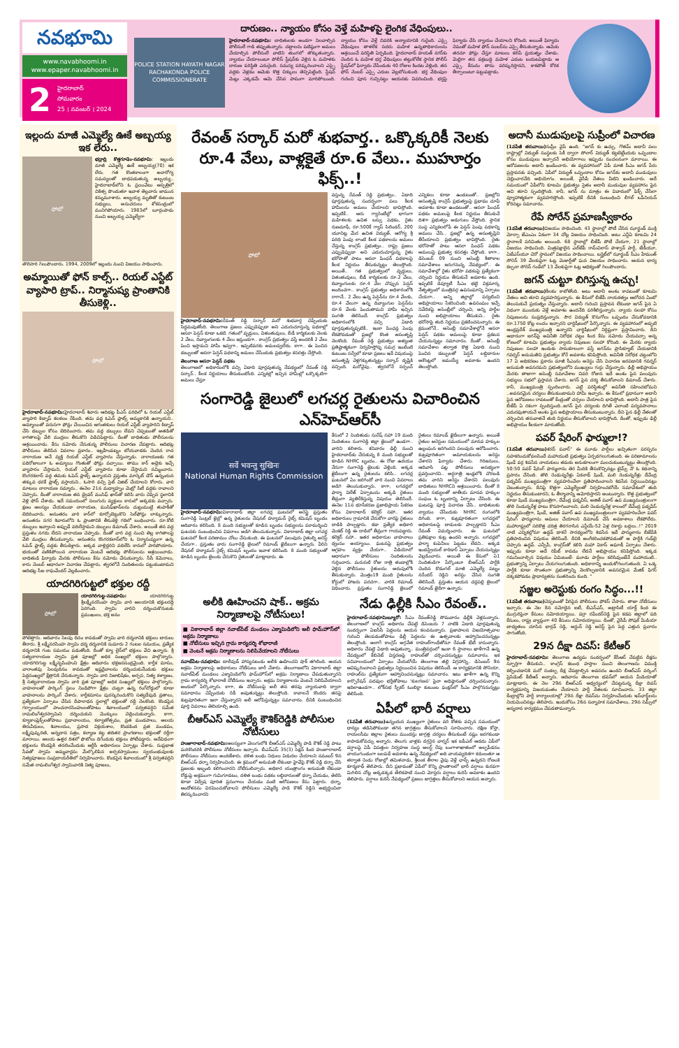నవభూమి
www.navabhoomi.in
www.epaper.navabhoomi.in
2
హైదరాబాద్
సోమవారం
25 । నవంబర్ । 2024
దారుణం.. న్యాయం కోసం వెళ్తే మహిళపై లైంగిక వేధింపులు..
POLICE STATION HAYATH NAGAR
RACHAKONDA POLICE COMMISSIONERATE
హైదరాబాద్-నవభూమి: బాధితులకు అండగా నిలవాల్సిన పోలీసులే గాడి తప్పుతున్నారు. చట్టాలను పటిష్ఠంగా అమలు చేయాల్సిన పోలీసులే వాటిని తుంగలో తొక్కుతున్నారు. న్యాయం చేయాలంటూ పోలీస్ స్టేషన్‌కు వెళ్లిన ఓ మహిళకు దారుణ పరిస్థితి ఎదురైంది. సమస్య పరిష్కరించాలని ఎస్సై వద్దకు వెళ్లడం ఆమెకు కొత్త చిక్కులు తెచ్చిపెట్టింది. స్టేషన్ మెట్లు ఎక్కడమే ఆమె చేసిన పాపంగా మారిపోయింది. న్యాయం కోసం వెళ్తే చివరికి అన్యాయానికి గురైంది. ఎస్సై వేధింపులు తాళలేక సదరు మహిళ ఉన్నతాధికారులను ఆశ్రయించే పరిస్థితి ఏర్పడింది. హైదరాబాద్ హయత్ నగర్‌కు చెందిన ఓ మహిళ భర్త వేధింపులు తట్టుకోలేక స్థానిక పోలీస్ స్టేషన్‌లో ఫిర్యాదు చేసేందుకు 40 రోజుల కిందట వెళ్లింది. తన ఫోన్ నెంబర్ ఎస్సై ఎదుట వెల్లబోసుకుంది. భర్త వేధింపుల గురించి పూస గుచ్చినట్టు ఆయనకు వివరించింది. భర్తపై ఫిర్యాదు చేసి న్యాయం చేయాలని కోరింది. అయితే ఫిర్యాదు నెపంతో మహిళ ఫోన్ నంబర్‌ను ఎస్సై తీసుకున్నాడు. ఆమెకు తరచూ ఫోన్లు చేస్తూ మాటలు కలిపే ప్రయత్నం చేశాడు. మెల్లిగా తన వక్రబుద్ధి మహిళ ఎదుట బయటపెట్టాడు ఆ ఎస్సై. కేసును తాను పరిష్కరిస్తానని, కాకపోతే కోరిక తీర్చాలంటూ పట్టుపట్టాడు.
ఇల్లందు మాజీ ఎమ్మెల్యే ఊకే అబ్బయ్య ఇక లేరు..
ఫోటో
భద్రాద్రి కొత్తగూడెం-నవభూమి: ఇల్లందు మాజీ ఎమ్మెల్యే ఊకే అబ్బయ్య(70) ఇక లేరు. గత కొంతకాలంగా అనారోగ్య సమస్యలతో బాధపడుతున్న అబ్బయ్య.. హైదరాబాద్‌లోని ఓ ప్రయివేటు ఆస్పత్రిలో చికిత్స పొందుతూ ఇవాళ తెల్లవారు జామున కన్నుమూశారు. అబ్బయ్య మృతితో కుటుంబ సభ్యులు, అనుచరులు శోకసంద్రంలో మునిగిపోయారు. 1983లో బూర్గంపాడు నుంచి అబ్బయ్య ఎమ్మెల్యేగా
తొలిసారి గెలుపొందారు. 1994, 2009లో ఇల్లందు నుంచి విజయం సాధించారు.
అమ్మాయితో ఫోన్ కాల్స్.. రియల్ ఎస్టేట్ వ్యాపారి ట్రాప్.. నిర్మానుష్య ప్రాంతానికి తీసుకెళ్లి..
ఫోటో
హైదరాబాద్-నవభూమి: హైదరాబాద్ శివారు ఆదిభట్ల పీఎస్ పరిధిలో ఓ రియల్ ఎస్టేట్ వ్యాపారి కిడ్నాప్ కలకలం రేపింది. తమ వద్ద ఓపెన్ ప్లాట్స్ అమ్మకానికి ఉన్నాయని.. అమ్మాయితో వరుసగా ఫోన్లు చేయించిన ఆగంతకులు రియల్ ఎస్టేట్ వ్యాపారిని కిడ్నాప్ చేసి డబ్బుల కోసం బెదిరించారు. తమ వద్ద డబ్బులు లేవని చెప్పటంతో అతడితో కాగితాలపై వేలి ముద్రలు తీసుకొని విడిచిపెట్టారు. దీంతో బాధితుడు పోలీసులను ఆశ్రయించాడు. కేసు నమోదు చేసుకున్న పోలీసులు విచారణ చేపట్టారు. ఆదిభట్ల పోలీసులు తెలిపిన వివరాల ప్రకారం.. ఇబ్రహీంపట్నం బోయవాడకు చెందిన రాచ నారాయణ అనే వ్యక్తి రియల్ ఎస్టేట్ వ్యాపారం చేస్తున్నాడు. నారాయణకు గత పదిరోజులుగా ఓ అమ్మాయి గొంతుతో ఫోన్లు వచ్చాయి. తాము కార్ అద్దెకు ఇచ్చే వ్యాపారం చేస్తామని, రియల్ ఎస్టేట్ వ్యాపారం కూడా చేస్తామని నమ్మించారు. కొంగరకలాన్ వద్ద తమకు ఓపెన్ ప్లాట్స్ ఉన్నాయని ప్రస్తుతం మార్కెట్ డౌన్ ఉన్నందున తక్కువ ధరకే ప్లాట్స్ వస్తాయని.. ఓసారి వచ్చి సైట్ విజిట్ చేయాలని కోరారు. వారి మాటలు నారాయణ నమ్మారు.. ఈనెల 21న మధ్యాహ్నం మెట్రో సిటీ వద్దకు రావాలని చెప్పారు. దీంతో నారాయణ తన డ్రైవర్ ముసిఫ్ ఖాన్‌తో కలిసి వారు చెప్పిన స్థలానికి వెళ్లి ఫోన్ చేశాడు. ఇదే సమయంలో నలుగురు వ్యక్తులు కారులో అక్కడకు వచ్చారు. క్షణం ఆలస్యం చేయకుండా నారాయణ, ముసిఫ్‌ఖాన్‌లను చుట్టుముట్టి తుపాకీతో బెదిరించారు. అనంతరం వారి కార్‌లో కూర్చోబెట్టుకొని సెల్‌ఫోన్లు లాక్కున్నారు. అనంతరం నగర శివారులోని ఓ ప్రాంతానికి తీసుకెళ్లి గదిలో బంధించారు. రూ.కోటి డబ్బులు ఇవ్వాలని అప్పుడే వదిలేస్తామని డబ్బులు డిమాండ్ చేశారు. అయితే తన వద్ద ప్రస్తుతం నగదు లేదని నారాయణ చెప్పాడు. దీంతో వారి వద్ద నుంచి తెల్ల కాగితాలపై వేలి ముద్రలు తీసుకున్నారు. అనంతరం కొంగరకలాన్‌లోని ఓ నిర్మానుష్యంగా ఉన్న ఓపెన్ ప్లాట్స్ వద్దకు తీసుకెళ్లారు. అక్కడ వాళ్లిద్దరిని వదిలేసి కారులో పారిపోయారు. భయంతో వణికిపోయిన నారాయణ వెంటనే ఆదిభట్ల పోలీసులను ఆశ్రయించాడు. బాధితుడి ఫిర్యాదు మేరకు పోలీసులు కేసు నమోదు చేసుకున్నారు. సీసీ కెమెరాలు, కారు నెంబర్ ఆధారంగా విచారణ చేపట్టారు. త్వరలోనే నిందితులను పట్టుకుంటామని ఆదిభట్ల సీఐ రాఘవేందర్ వెల్లడించారు.
యాదగిరిగుట్టలో భక్తుల రద్దీ
ఫోటో
యాదగిరిగుట్ట-నవభూమి: యాదగిరిగుట్ట శ్రీలక్ష్మీనరసింహ స్వామి వారి ఆలయానికి భక్తులరద్దీ పెరిగింది. స్వామి వారిని దర్శించుకొనుటకు ప్రముఖులు, భక్త జనం
పోటెత్తారు. ఆదివారం సెలవు దినం కావడంతో స్వామి వారి దర్శనానికి భక్తులు బారులు తీరారు. శ్రీ లక్ష్మీనరసింహ స్వామి ధర్మ దర్శనానికి సుమారు 2 గంటల సమయం, ప్రత్యేక దర్శనానికి గంట సమయం పడుతోంది. దీంతో క్యూ లైన్‌లో భక్తులు వేచి ఉన్నారు. శ్రీ సత్యనారాయణ స్వామి వ్రత పూజల్లో అధిక సంఖ్యలో భక్తులు పాల్గొన్నారు. యాదగిరిగుట్ట లక్ష్మీనృసింహుని క్షేత్రం ఆదివారం భక్తజనసంద్రమైంది. కార్తీక మాసం, వారాంతపు సెలవుదినం కావడంతో ఇష్టదైవాలను దర్శించుకునేందుకు భక్తులు పెద్దసంఖ్యలో క్షేత్రానికి చేరుకున్నారు. స్వామి వారి నిజాభిషేకం, అర్చన, నిత్య కళ్యాణం, శ్రీ సత్యనారాయణ స్వామి వారి వ్రత పూజల్లో అధిక సంఖ్యలో భక్తులు పాల్గొన్నారు. వాహనాలతో పార్కింగ్ స్థలం నిండిపోగా క్షేత్రం చుట్టూ ఉన్న రింగ్‌రోడ్డులో కూడా వాహనాలను పార్కింగ్ చేశారు. కార్తీకమాసం పురస్కరించుకొని సత్యదేవుడి వ్రతాలు, ప్రత్యేకంగా ఏర్పాటు చేసిన దీపారాధన స్థలాల్లో భక్తులతో రద్దీ నెలకొంది. కొండపైన గర్భాలయంలో పాంచనారసింహులతోపాటు శివాలయంలో పర్వతవర్ధిని సమేత రామలింగేశ్వరస్వామిని దర్శించుకుని మొక్కులు చెల్లించుకున్నారు. కాగా, క్యూకాంప్లెక్స్‌లతోపాటు ప్రధానాలయం, కల్యాణోత్సవం, వ్రత మండపాలు, ఆలయ తిరువీధులు, శివాలయం, ప్రసాద విక్రయశాల, కొండకింద వ్రత మండపం, లక్ష్మీపుష్కరిణి, అన్నదాన సత్రం, కల్యాణ కట్ట తదితర ప్రాంగణాలు భక్తులతో రద్దీగా మారాయి. ఆలయ ఉత్తర దిశలో ఫొటోలు దిగేందుకు భక్తులు పోటీపడ్డారు. అదేవిధంగా భక్తులను కొండపైకి తరలించేందుకు ఆర్టీసీ అధికారులు ఏర్పాట్లు చేశారు. సుప్రభాత సేవతో స్వామి అమ్మవార్లను మేల్కొలిపిన అర్చకస్వాములు స్వయంభువులకు నిత్యపూజలు సంప్రదాయరీతిలో నిర్వహించారు. కొండపైన శివాలయంలో శ్రీ పర్వతవర్ధిని సమేత రామలింగేశ్వర స్వామివారికి నిత్య పూజలు,
రేవంత్ సర్కార్ మరో శుభవార్త.. ఒక్కొక్కరికీ నెలకు రూ.4 వేలు, వాళ్లకైతే రూ.6 వేలు.. ముహూర్తం ఫిక్స్..!
ఫోటో
హైదరాబాద్-నవభూమి: రేవంత్ రెడ్డి సర్కార్ మరో శుభవార్త చెప్పేందుకు సిద్ధమవుతోంది. తెలంగాణ ప్రజలు ఎప్పుడెప్పుడా అని ఎదురుచూస్తున్న పథకాల్లో ఆసరా పెన్షన్ కూడా ఒకటి. గతంలో వృద్ధులు, వితంతువులు, బీడీ కార్మికులకు నెలకు 2 వేలు, దివ్యాంగులకు 4 వేలు ఇస్తుండగా.. కాంగ్రెస్ ప్రభుత్వం వస్తే అందరికీ 2 వేలు పెంచి ఇస్తామని హామీ ఇవ్వగా.. ఇప్పటివరకు అమలవ్వలేదు. కాగా.. ఈ పెంచిన డబ్బులతో ఆసరా పెన్షన్ పథకాన్ని అమలు చేసేందుకు ప్రభుత్వం కసరత్తు చేస్తోంది.
తెలంగాణ ఆసరా పెన్షన్ పథకం
తెలంగాణలో అధికారంలోకి వచ్చి ఏడాది పూర్తవుతున్న నేపథ్యంలో రేవంత్ రెడ్డి సర్కార్.. కీలక నిర్ణయాలు తీసుకుంటోంది. ఎన్నికల్లో ఇచ్చిన హామీల్లో ఒక్కొక్కటిగా అమలు చేస్తూ
వస్తున్న రేవంత్ రెడ్డి ప్రభుత్వం.. ఏడాది పూర్తవుతున్న సందర్భంగా పలు కీలక హామీలను అమలు చేయాలని భావిస్తోంది. ఇప్పటికే.. ఆరు గ్యారెంటీల్లో భాగంగా మహిళలకు ఉచిత బస్సు పథకం, రైతు రుణమాఫీ, రూ.500కే గ్యాస్ సిలిండర్, 200 యూనిట్ల మేర ఉచిత విద్యుత్, ఆరోగ్య శ్రీ పరిధి పెంపు లాంటి కీలక పథకాలను అమలు చేస్తున్న కాంగ్రెస్ ప్రభుత్వం.. రాష్ట్ర ప్రజలు ఎప్పుడెప్పుడా అని ఎదురుచూస్తున్న రైతు భరోసాతో పాటు ఆసరా పింఛన్ పథకాలపై కీలక నిర్ణయం తీసుకున్నట్టు తెలుస్తోంది. అయితే.. గత ప్రభుత్వంలో వృద్ధులు, వితంతువులు, బీడీ కార్మికులకు రూ.2 వేలు, దివ్యాంగులకు రూ.4 వేల చొప్పున పెన్షన్ అందించగా.. కాంగ్రెస్ ప్రభుత్వం అధికారంలోకి రాగానే.. 2 వేలు ఉన్న పెన్షన్‌ను రూ.4 వేలకు, రూ.4 వేలుగా ఉన్న దివ్యాంగుల పెన్షన్‌ను రూ.6 వేలకు పెంచుతామని హామీ ఇచ్చిన సంగతి తెలిసిందే. కాంగ్రెస్ ప్రభుత్వం అధికారంలోకి వచ్చి ఏడాది పూర్తవుతున్నప్పటికీ.. ఇంకా పింఛన్ల పెంపు లేకపోవడంతో ప్రజల్లో కొంత అసంతృప్తి నెలకొంది. రేవంత్ రెడ్డి ప్రభుత్వం అత్యంత ప్రతిష్టాత్మకంగా నిర్వహిస్తోన్న సమగ్ర ఇంటింటి కుటుంబ సర్వేలో కూడా ప్రజలు ఇదే విషయంపై అసంతృప్తి వెళ్లగక్కుతున్నట్టు సర్కార్ దృష్టికి వచ్చింది. మరోవైపు.. త్వరలోనే సర్పంచ్ ఎన్నికలు కూడా ఉండటంతో.. ప్రజల్లోని అసంతృప్తి కాంగ్రెస్ ప్రభుత్వంపై ప్రభావం చూపే అవకాశం కూడా ఉండటంతో.. ఆసరా పింఛన్ పథకం అమలుపై కీలక నిర్ణయం తీసుకునే దిశగా ప్రభుత్వం అడుగులు వేస్తోంది. స్థానిక సంస్థ ఎన్నికలలోపే ఈ పెన్షన్ పెంపు పథకాన్ని అమలు చేసి.. ప్రజల్లో ఉన్న అసంతృప్తిని తీసేయాలని ప్రభుత్వం భావిస్తోంది. రైతు భరోసాతో పాటు ఆసరా పింఛన్ పథకం అమలుపై ప్రభుత్వ కసరత్తు చేస్తోంది. కాగా.. డిసెంబర్ 09 నుంచి అసెంబ్లీ శీతాకాల సమావేశాలు జరుగనున్న నేపథ్యంలో.. ఈ సమావేశాల్లో రైతు భరోసా పథకంపై ప్రత్యేకంగా చర్చించి నిర్ణయం తీసుకునే అవకాశం ఉంది. ఇప్పటికే డిప్యూటీ సీఎం భట్టి విక్రమార్క నేతృత్వంలో మంత్రివర్గ ఉపసంఘాన్ని ఏర్పాటు చేయగా.. అన్ని జిల్లాల్లో పర్యటించి అభిప్రాయాలు సేకరించింది. ఉపసంఘం ఇచ్చే నివేదికపై అసెంబ్లీలో చర్చించి, అన్ని పార్టీల నుంచి అభిప్రాయాలు తీసుకుని.. రైతు భరోసాపై తుది నిర్ణయం ప్రకటించనున్నారు. ఈ క్రమంలోనే.. అసెంబ్లీ సమావేశాల్లోనే ఆసరా పెన్షన్ పథకం అమలుపై కూడా ప్రకటన చేయనున్నట్టు సమాచారం. దీంతో.. అసెంబ్లీ సమావేశాల తర్వాత కొత్త ఏడాది నుంచి పెంచిన డబ్బులతో పెన్షన్ లబ్ధిదారుల అకౌంట్లలో జమయ్యే అవకాశం ఉందని తెలుస్తోంది.
సంగారెడ్డి జైలులో లగచర్ల రైతులను విచారించిన ఎన్‌హెచ్‌ఆర్‌సీ
सर्वे भवन्तु सुखिनः
National Human Rights Commission
హైదరాబాద్-నవభూమి: వికారాబాద్ జిల్లా లగచర్ల ఘటనలో అరెస్టై ప్రస్తుతం సంగారెడ్డి సెంట్రల్ జైల్లో ఉన్న రైతులను నేషనల్ హ్యూమన్ రైట్స్ కమిషన్ బృందం ఆదివారం కలిసింది. 8 మంది సభ్యులతో కూడిన బృందం సభ్యులను పరామర్శించి ఘటనకు సంబంధించిన వివరాలు అడిగి తెలుసుకున్నారు. వికారాబాద్ జిల్లా లగచర్ల ఘటనలో కీలక పరిణామం చోటు చేసుకుంది. ఈ ఘటనలో పలువురు రైతుల్ని అరెస్ట్ చేయగా.. ప్రస్తుతం వారు సంగారెడ్డి జైలులో రిమాండ్ ఖైదీలుగా ఉన్నారు. వీరిని నేషనల్ హ్యూమన్ రైట్స్ కమిషన్ బృందం ఇవాళ కలిసింది. 8 మంది సభ్యులతో కూడిన బృందం జైలుకు చేరుకొని రైతులతో మాట్లాడారు. ఈ
కేసులో 2 నిందితుడు సురేష్ సహా 19 మంది నిందితులు సంగారెడ్డి జిల్లా జైలులో ఉండగా.. వారిని కలిశారు. శనివారం ఢిల్లీ నుంచి హైదరాబాద్‌కు చేరుకున్న 8 మంది సభ్యులతో కూడిన NHRC బృందం.. ఈ రోజు ఉదయం నేరుగా సంగారెడ్డి జైలుకు వెళ్లింది. అక్కడ ఖైదీలుగా ఉన్న రైతులను కలిసి.. లగచర్ల ఘటనలో ఏం జరిగిందో వారి నుంచి వివరాలు అడిగి తెలుసుకున్నారు. కాగా, లగచర్లలో ఫార్మా విలేజ్ ఏర్పాటును అక్కడి రైతులు తీవ్రంగా వ్యతిరేకిస్తున్న విషయం తెలిసిందే. ఈనెల 11న భూసేకరణ ప్రజాభిప్రాయ సేకరణ కోసం వికారాబాద్ కలెక్టర్ సహా.. ఇతర అధికారులు గ్రామానికి చేరుకోగా వారిపై రైతులు దాడికి పాల్పడ్డారు. కడా ప్రత్యేక అధికారి వెంకట్ రెడ్డి ఈ దాడిలో తీవ్రంగా గాయపడ్డారు. కలెక్టర్ సహా.. ఇతర అధికారుల వాహనాలు ధ్వంసం అయ్యాయి. ఘటనపై ప్రభుత్వం ఆగ్రహం వ్యక్తం చేయగా.. వీడియోలో ఆధారంగా పోలీసులు నిందితులను గుర్తించారు. మరుసటి రోజు రాత్రి తండాల్లోకి వెళ్లిన పోలీసులు రైతులను అదుపులోకి తీసుకున్నారు. మొత్తం19 మంది రైతులను కోర్టులో హాజరు పరచగా.. వారికి రిమాండ్ విధించారు. ప్రస్తుతం సంగారెడ్డి జైలులో రైతులు రిమాండ్ ఖైదీలుగా ఉన్నారు. అయితే రైతుల అరెస్టుల సమయంలో మానవ హక్కుల ఉల్లంఘన జరిగిందని పలువురు ఆరోపించారు. కుట్రపూరితంగా అమాయకులను అరెస్టు చేశారని ఫిర్యాదు చేశారు. గిరిజనులు, ఆదివాసి పట్ల పోలీసులు అసభ్యంగా ప్రవర్తించారని.. అర్ధరాత్రి ఇండ్లలోకి చొరబడి తమ వారిని అరెస్టు చేశారని పలువురు బాధితులు NHRCని ఆశ్రయించారు. దీంతో 8 మంది సభ్యులతో జాతీయ మానవ హక్కుల సంఘం ఓ బృందాన్ని ఏర్పాటు చేసింది. ఈ ఘటనపై పూర్తి విచారణ చేసి.. బాధితులకు న్యాయం చేసేందుకు NHRC రంగంలోకి దిగింది. కాగా, కుట్రపూరితంగా లగచర్లలో అధికారులపై దాడులకు పాల్పడ్డారని సీఎం రేవంత్ విమర్శించారు. ఈ ఘటనలో ప్రతిపక్షాల కుట్ర ఉందని అన్నారు. లగచర్లలో ఫార్మా కంపెనీలు పెట్టడం లేదని.. అక్కడ ఇండస్ట్రియల్ కారిడార్ ఏర్పాటు చేయనున్నట్లు వెల్లడించారు. అయితే ఈ కేసులో ఏ1 నిందితుడిగా పేర్కొంటూ బీఆర్ఎస్ పార్టీకి చెందిన కొడంగల్ మాజీ ఎమ్మెల్యే పట్నం నరేందర్ రెడ్డిని అరెస్టు చేసిన సంగతి తెలిసిందే. ప్రస్తుతం ఆయన చర్లపల్లి జైలులో రిమాండ్ ఖైదీగా ఉన్నారు.
అలీకి ఊహించని షాక్.. అక్రమ నిర్మాణాలపై నోటీసులు!
■ వికారాబాద్ జిల్లా నవాబ్‌పేట్ మండలం ఎక్మామిడిలోని అలీ ఫామ్‌హౌస్‌లో అక్రమ నిర్మాణాలు
■ నోటీసులు ఇచ్చిన గ్రామ కార్యదర్శి శోభారాణి
■ వెంటనే అక్రమ నిర్మాణాలను నిలిపివేయాలని నోటీసులు
నవాబ్‌పేట-నవభూమి: టాలీవుడ్ హాస్యనటుడు అలీకి ఊహించని షాక్ తగిలింది. ఆయన అక్రమ నిర్మాణాలపై అధికారులు నోటీసులు జారీ చేశారు. తెలంగాణలోని వికారాబాద్ జిల్లా నవాబ్‌పేట్ మండలం ఎక్మామిడిలోని ఫామ్‌హౌస్‌లో అక్రమ నిర్మాణాలు చేపడుతున్నారని గ్రామ కార్యదర్శి శోభారాణి నోటీసులు ఇచ్చారు. అక్రమ నిర్మాణాలను వెంటనే నిలిపివేయాలని అందులో పేర్కొన్నారు. కాగా, ఈ నోటీసులపై అలీ తన తరపు న్యాయవాది ద్వారా సమాధానం చెప్పేందుకు రెడీ అవుతున్నట్టు తెలుస్తోంది. కావాలనే కొందరు తనపై కుట్రపూరితంగా ఇలా చేస్తున్నారని అలీ ఆరోపిస్తున్నట్టు సమాచారం. దీనికి సంబంధించిన పూర్తి వివరాలు తెలియాల్సి ఉంది.
బీఆర్ఎస్ ఎమ్మెల్యే కౌశిక్‌రెడ్డికి పోలీసుల నోటీసులు
హుజూరాబాద్-నవభూమి: ఆలస్యంగా వెలుగులోకి బీఆర్ఎస్ ఎమ్మెల్యే పాడి కౌశిక్ రెడ్డి పాటు మరికొందరికి పోలీసులు నోటీసులు ఇచ్చారు. బీఎన్ఎస్ 35(3) సెక్షన్ కింద హుజూరాబాద్ పోలీసులు నోటీసులు అందజేశారు. దళిత బంధు నిధులు విడుదల చేయాలని నవంబర్ 9న బీఆర్ఎస్ ధర్నా నిర్వహించింది. ఈ క్రమంలో అనుమతి లేకుండా హైవేపై కౌశిక్ రెడ్డి ధర్నా చేసి ప్రజలకు ఇబ్బంది కలిగించారని నోటీసులిచ్చారు. అధికార యంత్రాంగం అనుమతి లేకుండా రోడ్డుపై అక్రమంగా గుమిగూడటం, దళిత బంధు పథకం లబ్దిదారులతో ధర్నా చేయడం, తెలిసి కూడా విద్వేష పూరిత ప్రసంగాలు చేయడం వంటి ఆరోపణలు కేసు పెట్టారు. ధర్నా, ఆందోళనను విరమించుకోవాలని పోలీసులు ఎమ్మెల్యే పాడి కౌశిక్ రెడ్డిని అభ్యర్థించినా తిరస్కరించారని
నేడు ఢిల్లీకి సీఎం రేవంత్..
హైదరాబాద్-నవభూమిబ్యూరో: సీఎం రేవంత్‌రెడ్డి సోమవారం ఢిల్లీకి వెళ్లనున్నారు. తెలంగాణలో కాంగ్రెస్ అధికారం చేపట్టి డిసెంబరు 7 నాటికి ఏడాది పూర్తవుతున్న సందర్భంగా ఏఐసీసీ పెద్దలను ఆయన కలవనున్నారు. ప్రజాపాలన విజయోత్సవాల గురించి తెలపడంతోపాటు ఢిల్లీ పెద్దలను ఈ ఉత్సవాలకు ఆహ్వానించనున్నట్లు తెలుస్తోంది. అలాగే కాంగ్రెస్ అగ్రనేత రాహుల్‌గాంధీతోనూ రేవంత్ భేటీ కానున్నారు. అధికారం చేపట్టి ఏడాది అవుతున్నా.. మంత్రివర్గంలో ఇంకా 6 స్థానాలు ఖాళీగానే ఉన్న నేపథ్యంలో కేబినెట్ విస్తరణపై రాహుల్‌తో చర్చించనున్నట్లు సమాచారం. ఇక సచివాలయంలో ఏర్పాటు చేయబోయే తెలంగాణ తల్లి విగ్రహాన్ని.. డిసెంబర్ 9న ఆవిష్కరించాలని ప్రభుత్వం నిర్ణయించిన విషయం తెలిసిందే. ఆ కార్యక్రమానికి సోనియా, రాహుల్‌ను ప్రత్యేకంగా ఆహ్వానించనున్నట్లు సమాచారం. ఇటు ఖాళీగా ఉన్న కొన్ని కార్పొరేషన్ పదవుల భర్తీతోపాటు 'కులగణన' పైనా అధిష్ఠానంతో చర్చించనున్నారు. ఇదిలాఉండగా.. లోక్‌సభ స్పీకర్ ఓంబిర్లా కుటుంబ ఫంక్షన్‌లో సీఎం పాల్గొననున్నట్లు తెలిసింది.
ఏపీలో భారీ వర్షాలు
(1వపేజీ తరువాయి) ఉన్నందున ముఖ్యంగా రైతులు వరి కోతకు వచ్చిన సమయంలో ధాన్యం తడిసిపోకుండా తగిన జాగ్రత్తలు తీసుకోవాలని సూచించారు. దక్షిణ కోస్తా, రాయలసీమ జిల్లాల రైతులు ముందస్తు జాగ్రత్త చర్యలు తీసుకుంటే నష్టం జరగకుండా కాపాడుకోవచ్చు అన్నారు. తెలుగు వాళ్లకు దగ్గరైన వార్నర్ ఇక ఐపీఎల్ ఆడదు ఏపీలో వర్షాలపై ఏపీ విపత్తుల నిర్వహణ సంస్థ అలర్ట్ రేపు బంగాళాఖాతంలో అల్పపీడనం వాయుగుండంగా బలపడే అవకాశం ఉన్న నేపథ్యంలో అది వాయవ్యదిశగా కదులుతూ ఆ తర్వాత రెండు రోజుల్లో తమిళనాడు, శ్రీలంక తీరాల వైపు వెళ్లే ఛాన్స్ ఉన్నదని రోణంకి కూర్మనాథ్ తెలిపారు. దీని ప్రభావంతో ఏపీలో కొన్ని ప్రాంతాలలో భారీ వర్షాలు కురవగా మిగిలిన చోట్ల అక్కడక్కడ తేలికపాటి నుంచి మోస్తరు వర్షాలు కురిసే అవకాశం ఉందని తెలిపారు. వర్షాలు కురిసే నేపథ్యంలో ప్రజలు జాగ్రత్తలు తీసుకోవాలని ఆయన అన్నారు.
అదానీ ముడుపులపై సుప్రీంలో విచారణ
(1వపేజీ తరువాయి) సుప్రీం వైపే ఉంది. "జగన్ కు ఉచ్చు, గౌతమ్ అదానీ పలు రాష్ట్రాల్లో విద్యుత్ సంస్థలకు సెకీ ద్వారా సోలార్ విద్యుత్ కట్టబెట్టేందుకు ఒప్పందాల కోసం ముడుపులు ఇచ్చారనే అభియోగాలు ఇప్పుడు సంచలనంగా మారాయి. ఈ ఆరోపణలను అదానీ ఖండించారు. ఈ వ్యవహారంలో ఏపీ మాజీ సీఎం జగన్ పేరు ప్రస్తావనకు వచ్చింది. ఏపీలో విద్యుత్ ఒప్పందాల కోసం జగన్‌కు అదానీ ముడుపులు చెల్లించారనేది అభియోగం. అయితే, వైసీపీ నేతలు వీటిని ఖండించారు. అదే సమయంలో ఏపీలోని కూటమి ప్రభుత్వం సైతం అదానీ ముడుపుల వ్యవహారం పైన ఆచి తూచి స్పందిస్తోంది. కానీ, జగన్ ను మాత్రం ఈ వివాదంలో ఫిక్స్ చేసేలా వ్యూహాత్మకంగా వ్యవహరిస్తోంది. ఇప్పటికే దీనికి సంబంధించి లీగల్ ఒపీనియన్ కోరినట్లు సమాచారం.
రేపే సోరేన్ ప్రమాణస్వీకారం
(1వపేజీ తరువాయి) విజయం సాధించింది. 43 స్థానాల్లో పోటీ చేసిన ఝార్ఖండ్ ముక్తి మోర్చా జేఎంఎం ఏకంగా 34 చోట్ల విజయం సాధించింది. అటు ఎన్డీఏ కూటమి 24 స్థానాలకే పరిమితం అయింది. 68 స్థానాల్లో బీజేపీ పోటీ చేయగా, 21 స్థానాల్లో విజయం సాధించింది. మిత్రపక్షాలైన ఎల్‌జేపీ రామ్‌విలాస్ పాశ్వాన్ పార్టీ, జేడీయూ, ఏజేఎస్‌యూ చెరో స్థానంలో విజయం సాధించాయి. బర్హైట్‌లో ఝార్ఖండ్ సీఎం హేమంత్ సోరెన్ 39 వేలకుపైగా ఓట్ల మెజార్టీతో ఘన విజయం సాధించారు. ఆయన భార్య కల్పనా సోరెన్ గండేలో 13 వేలకుపైగా ఓట్ల ఆధిక్యంతో గెలుపొందారు.
జగన్ చుట్టూ బిగిస్తున్న ఉచ్చు!
(1వపేజీ తరువాయి) కీలకం కాబోతోంది. అటు అదానీ అంశం కావటంతో కూటమి నేతలు ఆచి తూచి వ్యవహరిస్తున్నారు. ఈ కేసులో బీజేపీ నాయకత్వం ఆలోచన ఏంటో తెలుసుకునే ప్రయత్నం చేస్తున్నారు. అదానీ గురించి ప్రస్తావన లేకుండా జగన్ పైన ఏ విధంగా ముందుకు వెళ్లే అవకాశం ఉందనేది పరిశీలిస్తున్నారు. న్యాయ సలహా కోసం నిపుణులను సంప్రదిస్తున్నారు. సౌర విద్యుత్ కొనుగోలు ఒప్పందం చేసుకోవడానికి రూ.1750 కోట్ల లంచం ఇచ్చారని ఛార్జిషీటులో పేర్కొన్నారు. ఈ వ్యవహారంలో అప్పటి ఆంధ్రప్రదేశ్ ముఖ్యమంత్రి ఉన్నారని ఛార్జిషీటులో నిర్దిష్టంగా ప్రస్తావించారు. దీని ఆధారంగా జగన్‌పై అవినీతి నిరోధక చట్టం కింద కేసు నమోదు చేయవచ్చా అన్న కోణంలో కూటమి ప్రభుత్వం న్యాయ నిపుణుల సలహా కోరింది. ఈ మేరకు న్యాయ నిపుణుల సలహా ఇందుకు సానుకూలంగా వస్తే జగన్‌ను ప్రాసిక్యూట్ చేయడానికి గవర్నర్ అనుమతిని ప్రభుత్వం కోరే అవకాశం కనిపిస్తోంది. అవినీతి నిరోధక చట్టంలోని 17 ఏ అధికరణం ప్రకారం మాజీ సీఎంను అరెస్టు చేసి విచారణ జరపడానికి గవర్నర్ అనుమతి అవసరమని ప్రభుత్వంలోని ముఖ్యులు గుర్తు చేస్తున్నారు. ఢిల్లీ అభిప్రాయం మేరకు తాజాగా అసెంబ్లీ సమావేశాల చివరి రోజున ఇదే అంశం పైన పలువురు సభ్యులు సభలో ప్రస్తావన చేశారు. జగన్ పైన చర్య తీసుకోవాలని డిమాండ్ చేశారు. కానీ, ముఖ్యమంత్రి స్పందించారు. ఎట్టి పరిస్థితుల్లో అవినీతి సహించబోమని ..అవసరమైన చర్యలు తీసుకుంటామని హామీ ఇచ్చారు. ఈ కేసులో ప్రధానంగా అదానీ పైన ఆరోపణలు రావటంతో కేంద్రంతో చర్చలు చేయాలని భావిస్తోంది. అదానీ పాత్ర పైన బీజేపీ ఏ రకంగా స్పందిస్తుంది..జగన్ పైన చర్యలకు దిగితే ఎలాంటి పర్యవసానాలు ఎదురవుతాయనే అంశం పైన అభిప్రాయాలు తీసుకుంటున్నారు. దీని పైన ఢిల్లీ నేతలతో చర్చించిన తరువాతనే తుది నిర్ణయం తీసుకోవాలని భావిస్తోంది. దీంతో, ఇప్పుడు ఢిల్లీ అభిప్రాయం కీలకంగా మారుతోంది.
పవర్ షేరింగ్ ఫార్ములా!?
(1వపేజీ తరువాయి) శరద్ పవార్" ఈ మూడు పార్టీలు ఖచ్చితంగా పరస్పరం సహకరించుకోవలసిందే మహాయుటి ప్రభుత్వం ఏర్పడగలుగుతుంది. ఈ పరిణామాలను షిండే వర్గ శివసేన నాయకులు తమకు అనుకూలంగా మలచుకుంటున్నట్టు తెలుస్తోంది. 50:50 పవర్ షేరింగ్ ఫార్ములాను తెర మీదికి తీసుకొచ్చినట్లు టైమ్స్ నౌ ఓ కథనాన్ని ప్రసారం చేసింది. తొలి రెండున్నరేళ్లు ఏకనాథ్ షిండే, మలి రెండున్నరేళ్లు దేవేంద్ర ఫడ్నవీస్ ముఖ్యమంత్రిగా వ్యవహరించేలా ప్రతిపాదించాలని శివసేన నిర్ణయించినట్లు చెబుతున్నారు. దీనిపై కొత్తగా ఎమ్మెల్యేలతో నిర్వహించబోయే సమావేశంలో తుది నిర్ణయం తీసుకుంటారని, ఓ తీర్మానాన్ని ఆమోదిస్తారని అంటున్నారు. కొత్త ప్రభుత్వంలో కూడా షిండే ముఖ్యమంత్రిగా, దేవేంద్ర ఫడ్నవీస్, అజిత్ పవార్ ఉప ముఖ్యమంత్రులుగా తొలి రెండున్నరేళ్ల పాటు కొనసాగించాలని, మలి రెండున్నరేళ్ల కాలంలో దేవేంద్ర ఫడ్నవీస్ ముఖ్యమంత్రిగా, షిండే, అజిత్ పవార్ ఉప ముఖ్యమంత్రులుగా వ్యవహరించేలా పవర్ షేరింగ్ ఫార్ములాను అమలు చేయాలని డిమాండ్ చేసే అవకాశాలు లేకపోలేదు. మహారాష్ట్రలో సరికొత్త చరిత్ర తిరగరాసిన ఎన్డీయే-52 ఏళ్ల రికార్డు బద్దలు..!" 2019 నాటి ఎన్నికల్లోనూ ఉద్ధవ్ థాకరే సారథ్యంలోని శివసేన ఇదే ఫార్ములాను బీజేపీకి ప్రతిపాదించిన విషయం తెలిసిందే. దీనికి అంగీకరించకపోవడంతో ఆ పార్టీకి గుడ్‌బై చెప్పారు ఉద్ధవ్. ఎన్సీపీ, కాంగ్రెస్‌తో కలిసి మహా వికాస్ అఘాడీ ఏర్పాటు చేశారు. ఇప్పుడు కూడా అదే రిపీట్ కావడం లేదనే అభిప్రాయం కనిపిస్తోంది. ఇక్కడ గమనించాల్సిన విషయం ఏమిటంటే- మూడు పార్టీలు కలిసివుంటేనే మహాయుటి.. ప్రభుత్వాన్ని ఏర్పాటు చేయగలుగుతుంది. అధికారాన్ని అందుకోగలుగుతుంది. ఏ ఒక్క పార్టీకి కూడా సొంతంగా ప్రభుత్వాన్ని నెలకొల్పడానికి అవసరమైన మేజిక్ ఫిగర్ దక్కకపోవడం ప్రాధాన్యతను సంతరించు కుంది. "
సజ్జల అరెస్టుకు రంగం సిద్ధం...!!
(1వపేజీ తరువాయి) చెప్పటంతో వీరిపైన పోలీసులు ఫోకస్ చేసారు. తాజా నోటీసులు ఇచ్చారు. ఈ నెల 8న నమోదైన ఐటీ, బీఎన్ఎస్, అట్రాసిటీ యాక్ట్ కింద ఈ ముగ్గురిపైనా కేసులు నమోదయ్యాయి. వర్రా రవీందర్‌రెడ్డి పైన కడప జిల్లాలో పది కేసులు, రాష్ట్ర వ్యాప్తంగా 40 కేసులు నమోదయ్యాయి. దీంతో, వైసీపీ సోషల్ మీడియా బాధ్యతలు చూసిన భార్గవ్ రెడ్డి, అర్జున్ రెడ్డి అరెస్ట్ పైన పెద్ద ఎత్తున ప్రచారం సాగుతోంది.
29న దీక్షా దివస్: కేటీఆర్
హైదరాబాద్-నవభూమి: తెలంగాణ ఉద్యమ సందర్భంలో కేసీఆర్ చేపట్టిన దీక్షను స్ఫూర్తిగా తీసుకుని.. కాంగ్రెస్ కబంధ హస్తాల నుంచి తెలంగాణను విముక్తి కల్పించడానికి మరో సంకల్ప దీక్ష చేపట్టాల్సిన అవసరం ఉందని బీఆర్ఎస్ వర్కింగ్ ప్రెసిడెంట్ కేటీఆర్ అన్నారు. ఆదివారం తెలంగాణ భవన్‌లో ఆయన మీడియాతో మాట్లాడారు. ఈ నెల 29న బీఆర్ఎస్ ఆధ్వర్యంలో చేపట్టనున్న దీక్షా దివస్ కార్యక్రమాన్ని విజయవంతం చేయాలని పార్టీ నేతలకు సూచించారు. 33 జిల్లా కేంద్రాల్లోని పార్టీ కార్యాలయాల్లో 29న దీక్షా దివస్‌ను నిర్వహించేందుకు ఇన్‌ఛార్జ్‌లను నియమించినట్లు తెలిపారు. ఇందుకోసం 26న సన్నాహక సమావేశాలు, 29న నిమ్స్‌లో అన్నదాన కార్యక్రమం చేపడతామన్నారు.